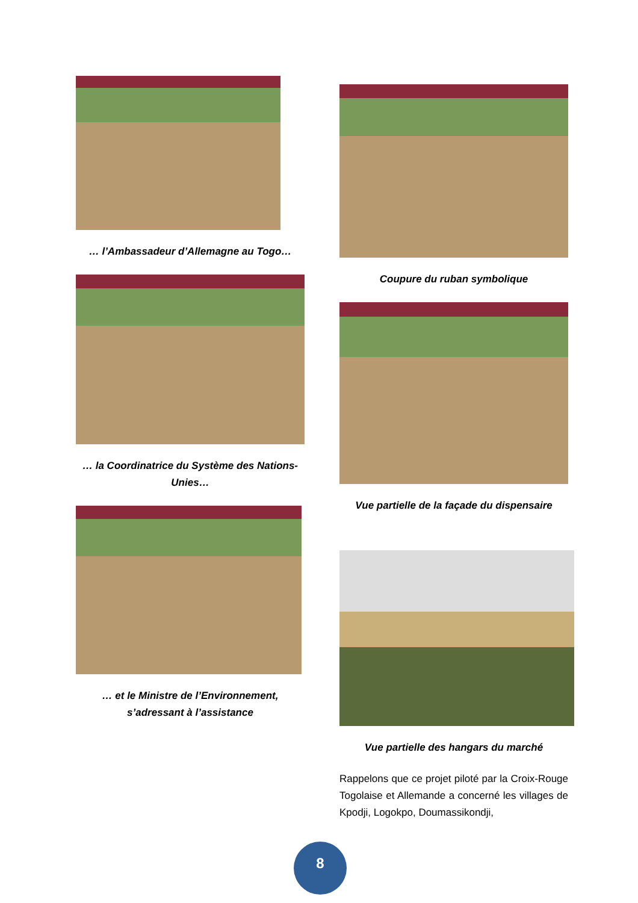… l’Ambassadeur d’Allemagne au Togo…
… la Coordinatrice du Système des Nations-Unies…
… et le Ministre de l’Environnement, s’adressant à l’assistance
Coupure du ruban symbolique
Vue partielle de la façade du dispensaire
Vue partielle des hangars du marché
Rappelons que ce projet piloté par la Croix-Rouge Togolaise et Allemande a concerné les villages de Kpodji, Logokpo, Doumassikondji,
8